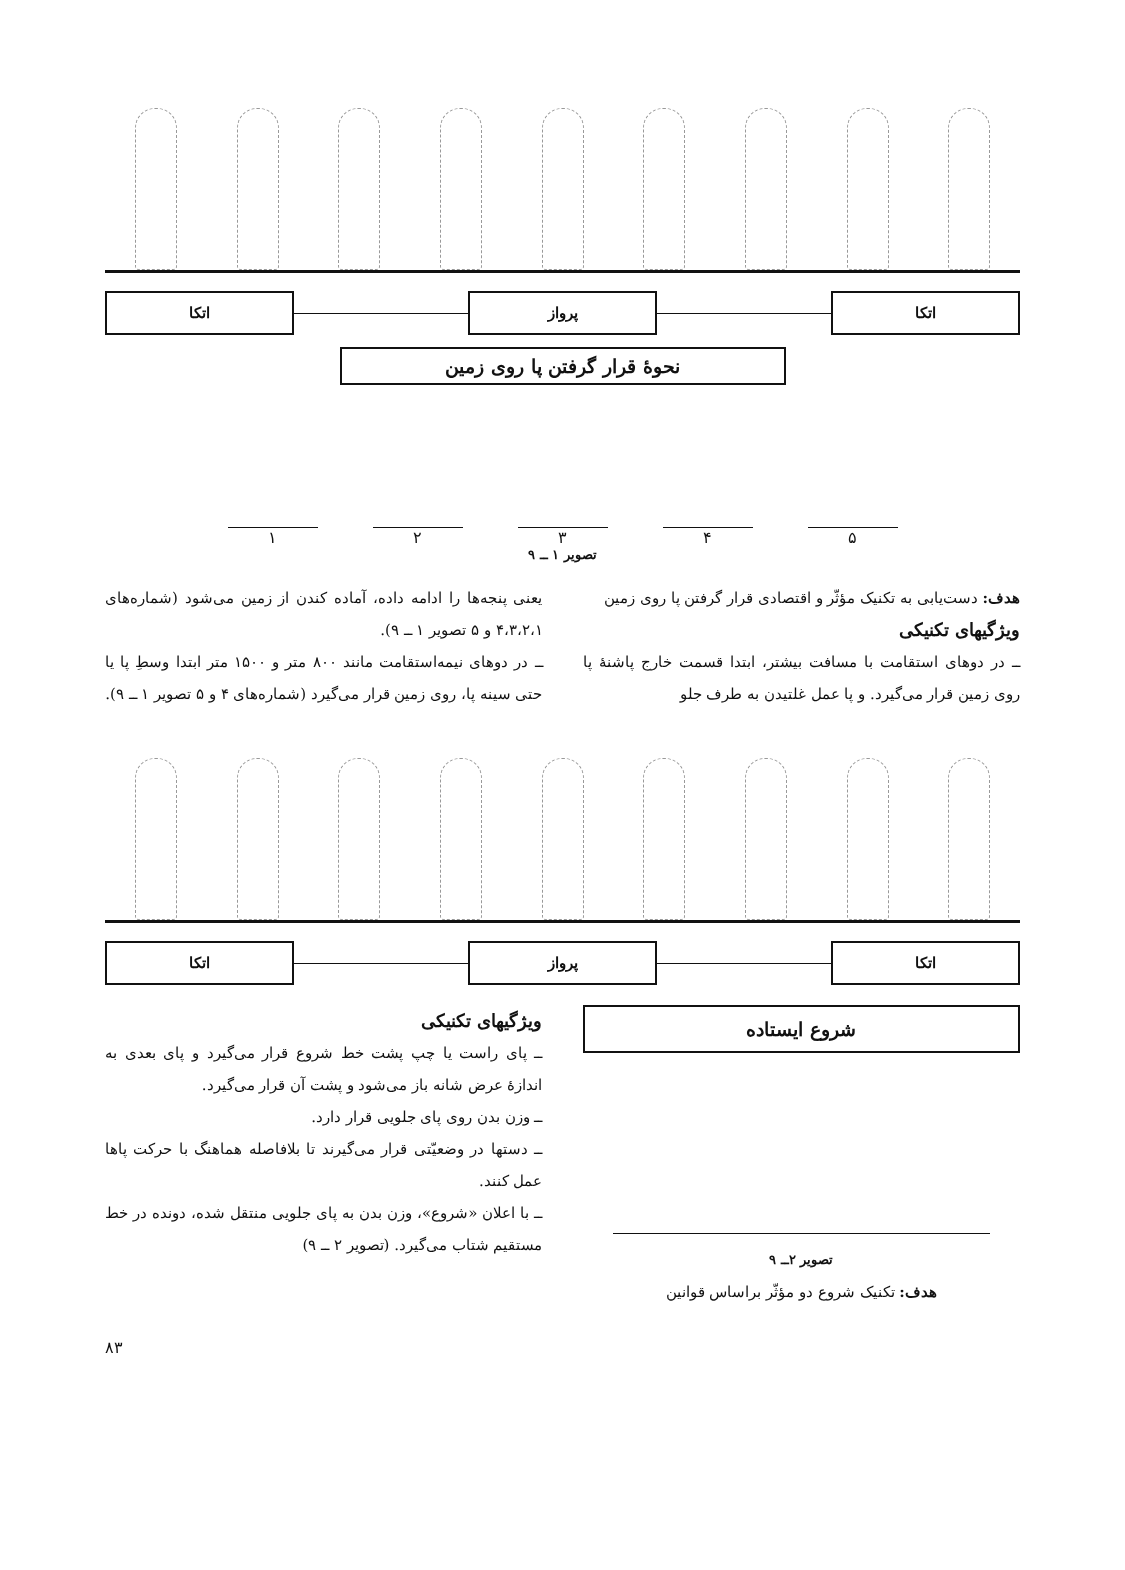اتکا پرواز اتکا
نحوهٔ قرار گرفتن پا روی زمین
۵ ۴ ۳ ۲ ۱
تصویر ۱ ــ ۹
هدف: دست‌یابی به تکنیک مؤثّر و اقتصادی قرار گرفتن پا روی زمین
ویژگیهای تکنیکی
ــ در دوهای استقامت با مسافت بیشتر، ابتدا قسمت خارج پاشنهٔ پا روی زمین قرار می‌گیرد. و پا عمل غلتیدن به طرف جلو
یعنی پنجه‌ها را ادامه داده، آماده کندن از زمین می‌شود (شماره‌های ۴،۳،۲،۱ و ۵ تصویر ۱ ــ ۹).
ــ در دوهای نیمه‌استقامت مانند ۸۰۰ متر و ۱۵۰۰ متر ابتدا وسطِ پا یا حتی سینه پا، روی زمین قرار می‌گیرد (شماره‌های ۴ و ۵ تصویر ۱ ــ ۹).
اتکا پرواز اتکا
شروع ایستاده
تصویر ۲ــ ۹
هدف: تکنیک شروع دو مؤثّر براساس قوانین
ویژگیهای تکنیکی
ــ پای راست یا چپ پشت خط شروع قرار می‌گیرد و پای بعدی به اندازهٔ عرض شانه باز می‌شود و پشت آن قرار می‌گیرد.
ــ وزن بدن روی پای جلویی قرار دارد.
ــ دستها در وضعیّتی قرار می‌گیرند تا بلافاصله هماهنگ با حرکت پاها عمل کنند.
ــ با اعلان «شروع»، وزن بدن به پای جلویی منتقل شده، دونده در خط مستقیم شتاب می‌گیرد. (تصویر ۲ ــ ۹)
۸۳